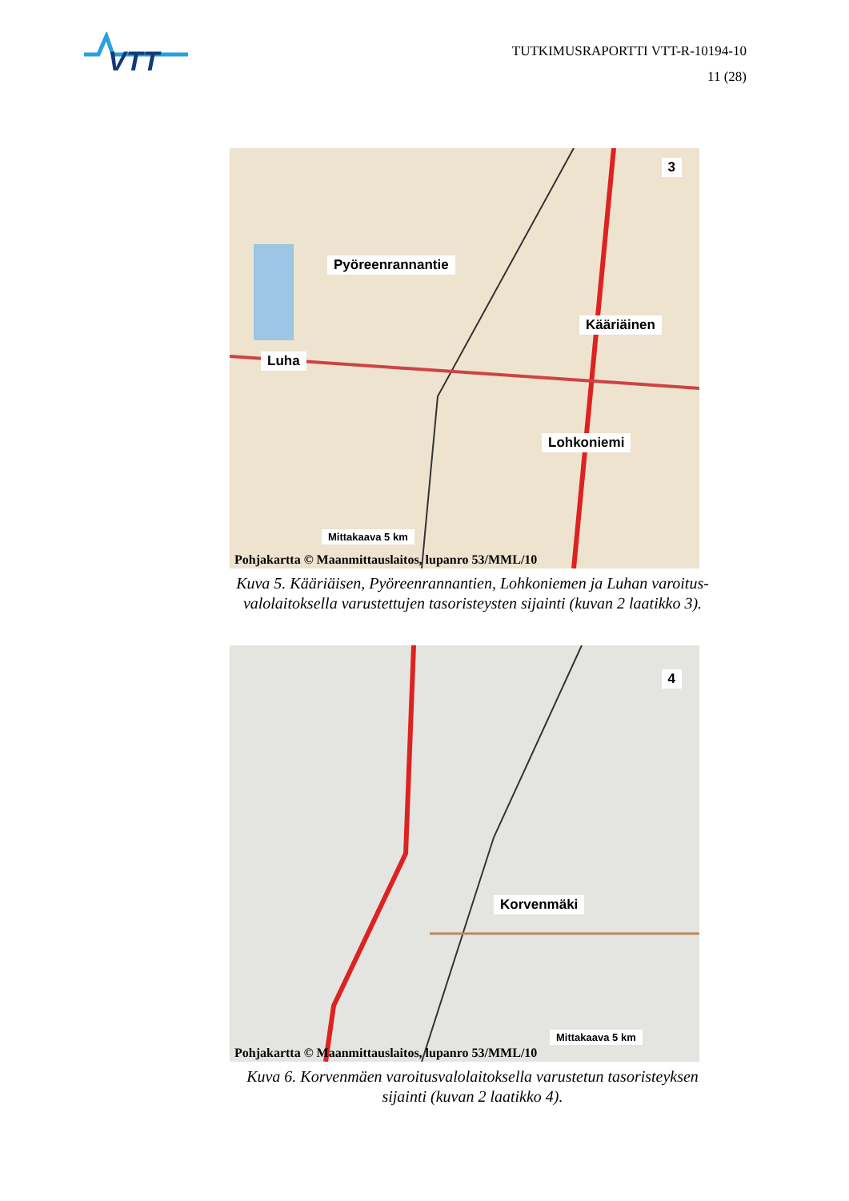VTT
TUTKIMUSRAPORTTI VTT-R-10194-10
11 (28)
3
Pyöreenrannantie
Kääriäinen
Luha
Lohkoniemi
Mittakaava 5 km
Pohjakartta © Maanmittauslaitos, lupanro 53/MML/10
Kuva 5. Kääriäisen, Pyöreenrannantien, Lohkoniemen ja Luhan varoitus-
valolaitoksella varustettujen tasoristeysten sijainti (kuvan 2 laatikko 3).
4
Korvenmäki
Mittakaava 5 km
Pohjakartta © Maanmittauslaitos, lupanro 53/MML/10
Kuva 6. Korvenmäen varoitusvalolaitoksella varustetun tasoristeyksen
sijainti (kuvan 2 laatikko 4).